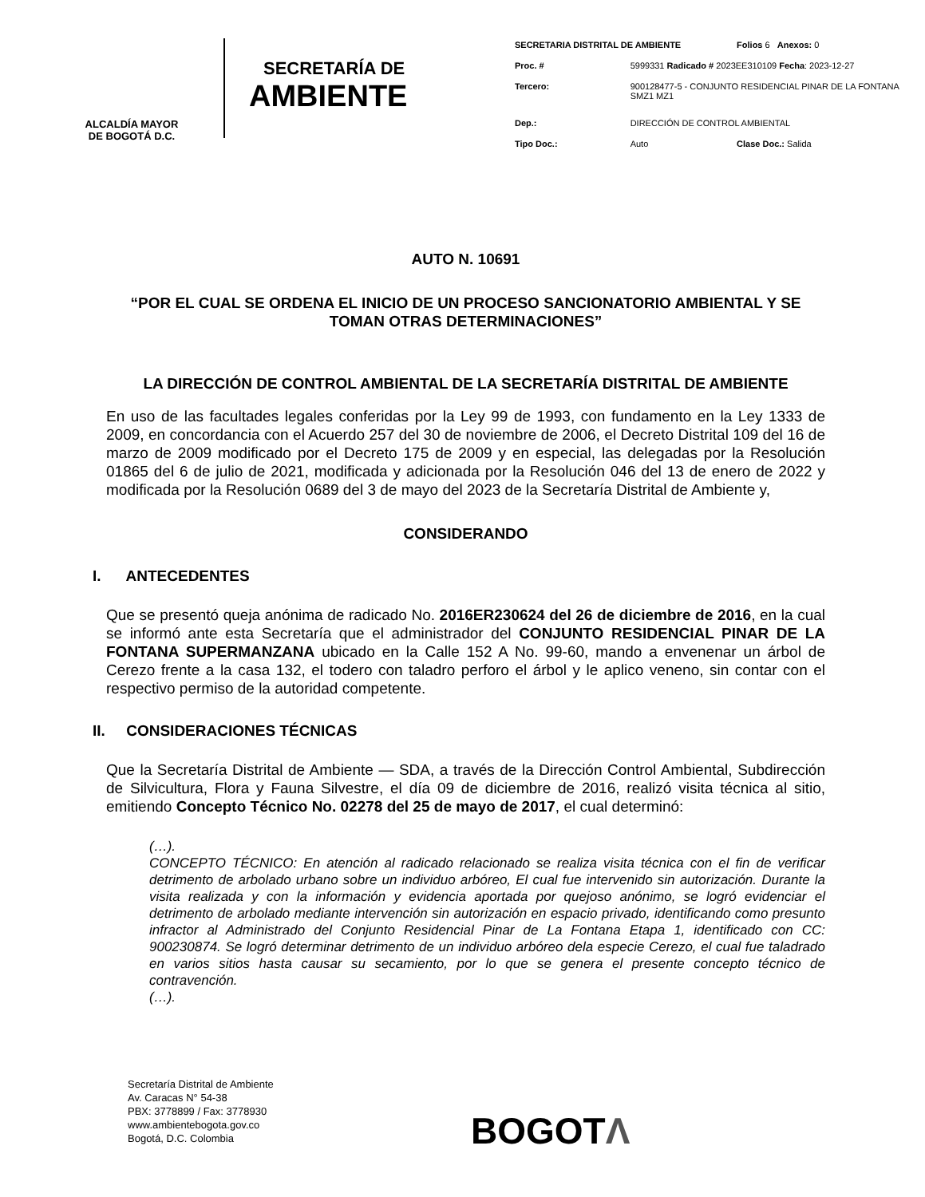ALCALDÍA MAYOR
DE BOGOTÁ D.C.
SECRETARÍA DE
AMBIENTE
| SECRETARIA DISTRITAL DE AMBIENTE | | Folios 6 Anexos: 0 |
| Proc. # | 5999331 Radicado # 2023EE310109 Fecha : 2023-12-27 | |
| Tercero: | 900128477-5 - CONJUNTO RESIDENCIAL PINAR DE LA FONTANA SMZ1 MZ1 | |
| Dep.: | DIRECCIÓN DE CONTROL AMBIENTAL | |
| Tipo Doc.: | Auto | Clase Doc.: Salida |
AUTO N. 10691
“POR EL CUAL SE ORDENA EL INICIO DE UN PROCESO SANCIONATORIO AMBIENTAL Y SE TOMAN OTRAS DETERMINACIONES”
LA DIRECCIÓN DE CONTROL AMBIENTAL DE LA SECRETARÍA DISTRITAL DE AMBIENTE
En uso de las facultades legales conferidas por la Ley 99 de 1993, con fundamento en la Ley 1333 de 2009, en concordancia con el Acuerdo 257 del 30 de noviembre de 2006, el Decreto Distrital 109 del 16 de marzo de 2009 modificado por el Decreto 175 de 2009 y en especial, las delegadas por la Resolución 01865 del 6 de julio de 2021, modificada y adicionada por la Resolución 046 del 13 de enero de 2022 y modificada por la Resolución 0689 del 3 de mayo del 2023 de la Secretaría Distrital de Ambiente y,
CONSIDERANDO
I. ANTECEDENTES
Que se presentó queja anónima de radicado No. 2016ER230624 del 26 de diciembre de 2016, en la cual se informó ante esta Secretaría que el administrador del CONJUNTO RESIDENCIAL PINAR DE LA FONTANA SUPERMANZANA ubicado en la Calle 152 A No. 99-60, mando a envenenar un árbol de Cerezo frente a la casa 132, el todero con taladro perforo el árbol y le aplico veneno, sin contar con el respectivo permiso de la autoridad competente.
II. CONSIDERACIONES TÉCNICAS
Que la Secretaría Distrital de Ambiente — SDA, a través de la Dirección Control Ambiental, Subdirección de Silvicultura, Flora y Fauna Silvestre, el día 09 de diciembre de 2016, realizó visita técnica al sitio, emitiendo Concepto Técnico No. 02278 del 25 de mayo de 2017, el cual determinó:
(…).
CONCEPTO TÉCNICO: En atención al radicado relacionado se realiza visita técnica con el fin de verificar detrimento de arbolado urbano sobre un individuo arbóreo, El cual fue intervenido sin autorización. Durante la visita realizada y con la información y evidencia aportada por quejoso anónimo, se logró evidenciar el detrimento de arbolado mediante intervención sin autorización en espacio privado, identificando como presunto infractor al Administrado del Conjunto Residencial Pinar de La Fontana Etapa 1, identificado con CC: 900230874. Se logró determinar detrimento de un individuo arbóreo dela especie Cerezo, el cual fue taladrado en varios sitios hasta causar su secamiento, por lo que se genera el presente concepto técnico de contravención.
(…).
Secretaría Distrital de Ambiente
Av. Caracas N° 54-38
PBX: 3778899 / Fax: 3778930
www.ambientebogota.gov.co
Bogotá, D.C. Colombia
BOGOTΛ